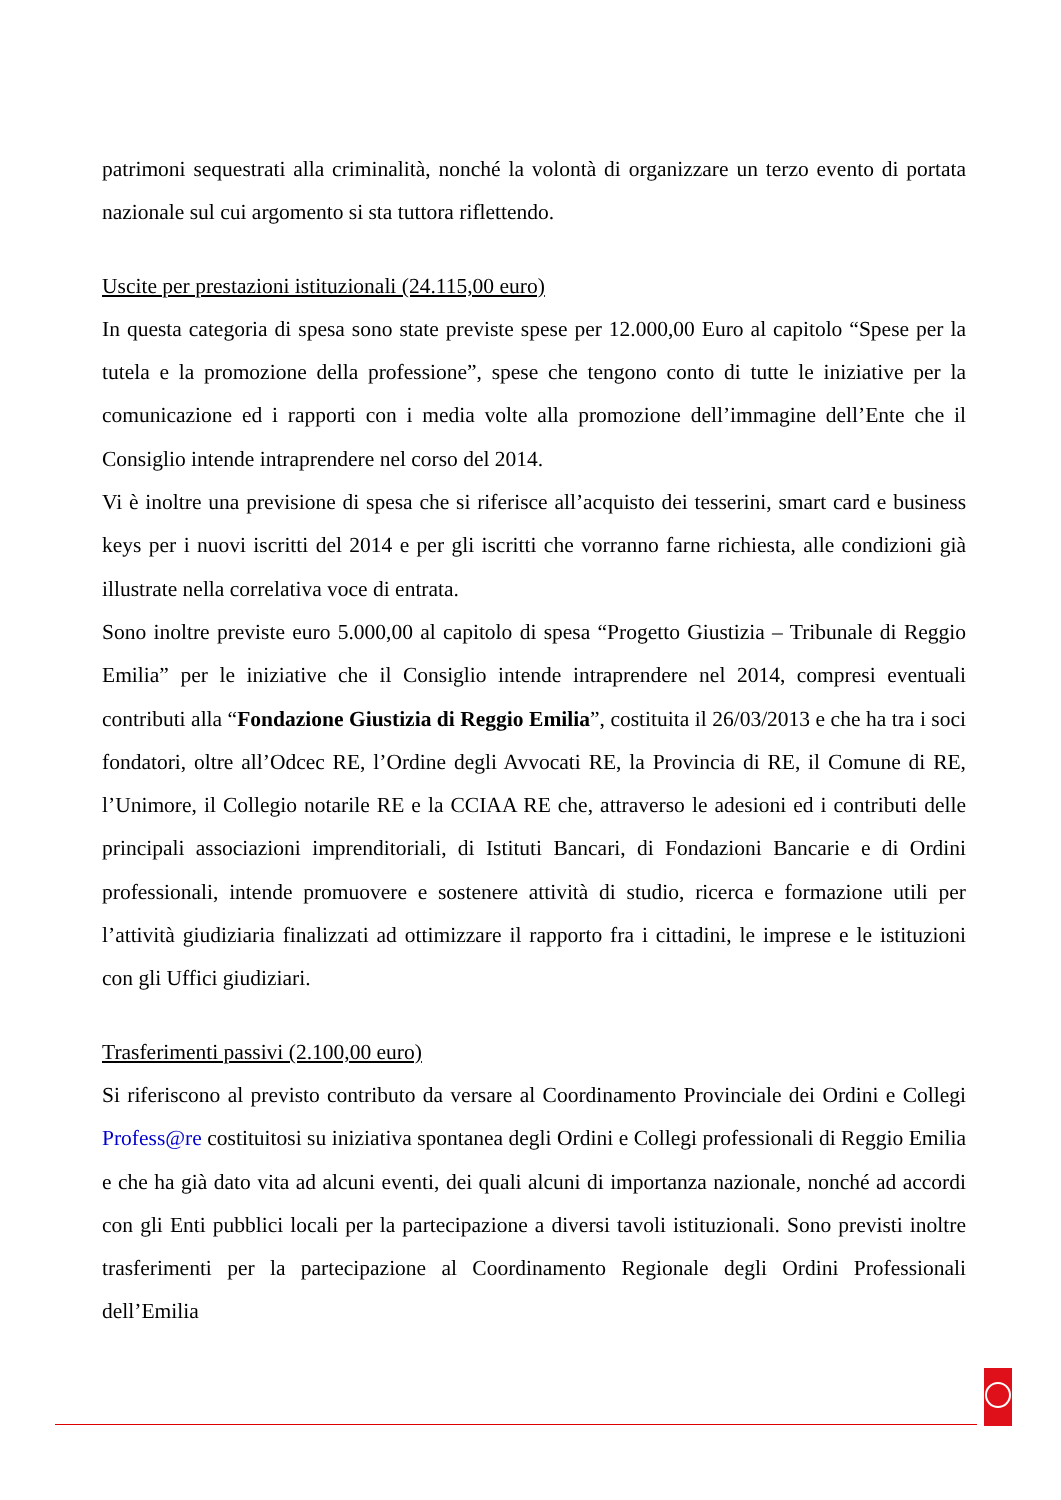patrimoni sequestrati alla criminalità, nonché la volontà di organizzare un terzo evento di portata nazionale sul cui argomento si sta tuttora riflettendo.
Uscite per prestazioni istituzionali (24.115,00 euro)
In questa categoria di spesa sono state previste spese per 12.000,00 Euro al capitolo “Spese per la tutela e la promozione della professione”, spese che tengono conto di tutte le iniziative per la comunicazione ed i rapporti con i media volte alla promozione dell’immagine dell’Ente che il Consiglio intende intraprendere nel corso del 2014.
Vi è inoltre una previsione di spesa che si riferisce all’acquisto dei tesserini, smart card e business keys per i nuovi iscritti del 2014 e per gli iscritti che vorranno farne richiesta, alle condizioni già illustrate nella correlativa voce di entrata.
Sono inoltre previste euro 5.000,00 al capitolo di spesa “Progetto Giustizia – Tribunale di Reggio Emilia” per le iniziative che il Consiglio intende intraprendere nel 2014, compresi eventuali contributi alla “Fondazione Giustizia di Reggio Emilia”, costituita il 26/03/2013 e che ha tra i soci fondatori, oltre all’Odcec RE, l’Ordine degli Avvocati RE, la Provincia di RE, il Comune di RE, l’Unimore, il Collegio notarile RE e la CCIAA RE che, attraverso le adesioni ed i contributi delle principali associazioni imprenditoriali, di Istituti Bancari, di Fondazioni Bancarie e di Ordini professionali, intende promuovere e sostenere attività di studio, ricerca e formazione utili per l’attività giudiziaria finalizzati ad ottimizzare il rapporto fra i cittadini, le imprese e le istituzioni con gli Uffici giudiziari.
Trasferimenti passivi (2.100,00 euro)
Si riferiscono al previsto contributo da versare al Coordinamento Provinciale dei Ordini e Collegi Profess@re costituitosi su iniziativa spontanea degli Ordini e Collegi professionali di Reggio Emilia e che ha già dato vita ad alcuni eventi, dei quali alcuni di importanza nazionale, nonché ad accordi con gli Enti pubblici locali per la partecipazione a diversi tavoli istituzionali. Sono previsti inoltre trasferimenti per la partecipazione al Coordinamento Regionale degli Ordini Professionali dell’Emilia